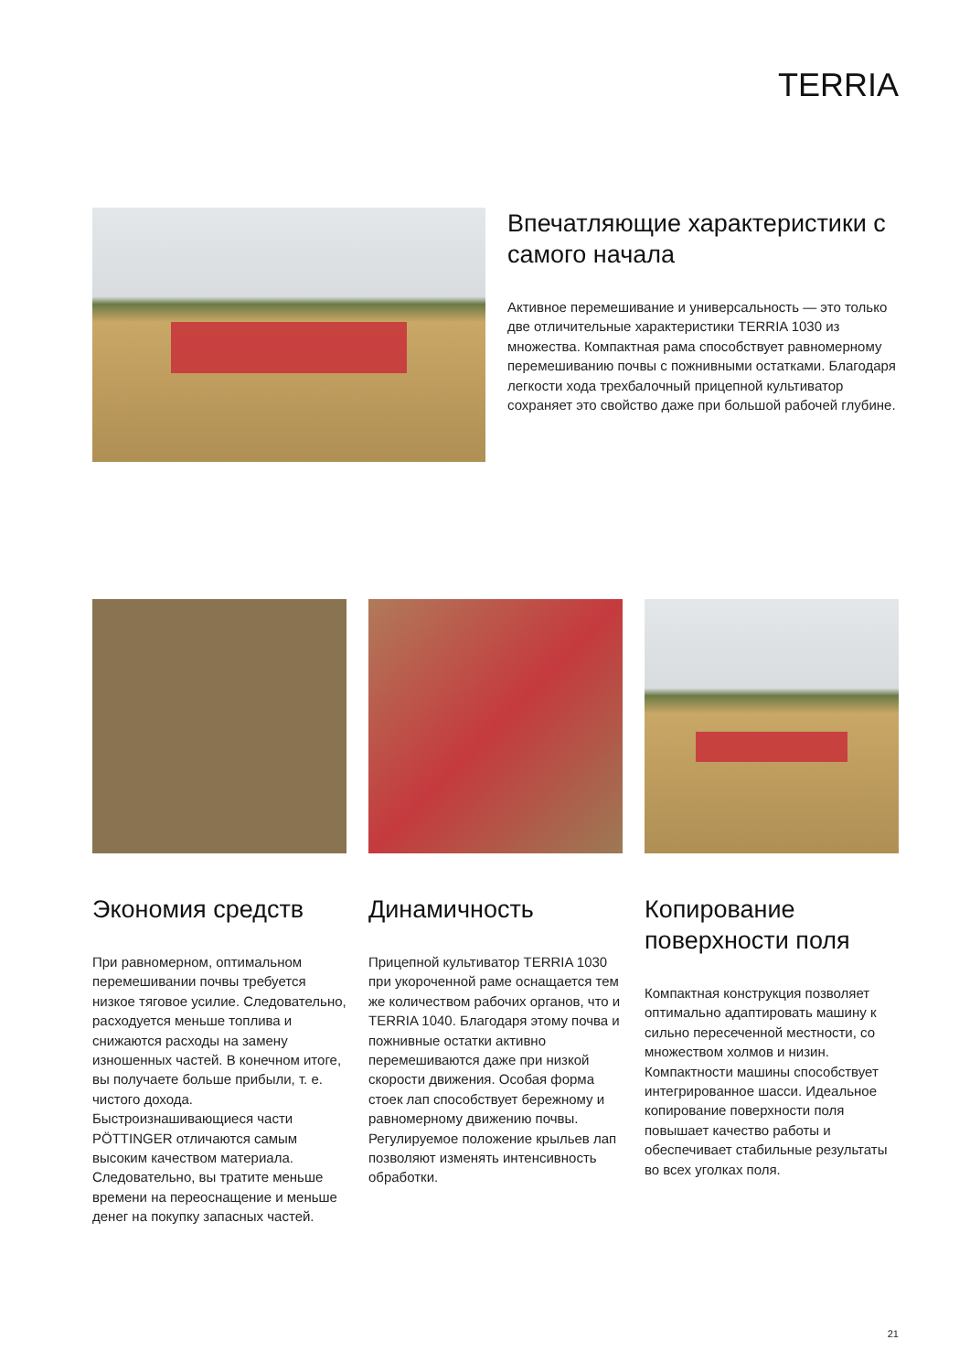TERRIA
Впечатляющие характеристики с самого начала
Активное перемешивание и универсальность — это только две отличительные характеристики TERRIA 1030 из множества. Компактная рама способствует равномерному перемешиванию почвы с пожнивными остатками. Благодаря легкости хода трехбалочный прицепной культиватор сохраняет это свойство даже при большой рабочей глубине.
Экономия средств
При равномерном, оптимальном перемешивании почвы требуется низкое тяговое усилие. Следовательно, расходуется меньше топлива и снижаются расходы на замену изношенных частей. В конечном итоге, вы получаете больше прибыли, т. е. чистого дохода. Быстроизнашивающиеся части PÖTTINGER отличаются самым высоким качеством материала. Следовательно, вы тратите меньше времени на переоснащение и меньше денег на покупку запасных частей.
Динамичность
Прицепной культиватор TERRIA 1030 при укороченной раме оснащается тем же количеством рабочих органов, что и TERRIA 1040. Благодаря этому почва и пожнивные остатки активно перемешиваются даже при низкой скорости движения. Особая форма стоек лап способствует бережному и равномерному движению почвы. Регулируемое положение крыльев лап позволяют изменять интенсивность обработки.
Копирование поверхности поля
Компактная конструкция позволяет оптимально адаптировать машину к сильно пересеченной местности, со множеством холмов и низин. Компактности машины способствует интегрированное шасси. Идеальное копирование поверхности поля повышает качество работы и обеспечивает стабильные результаты во всех уголках поля.
21